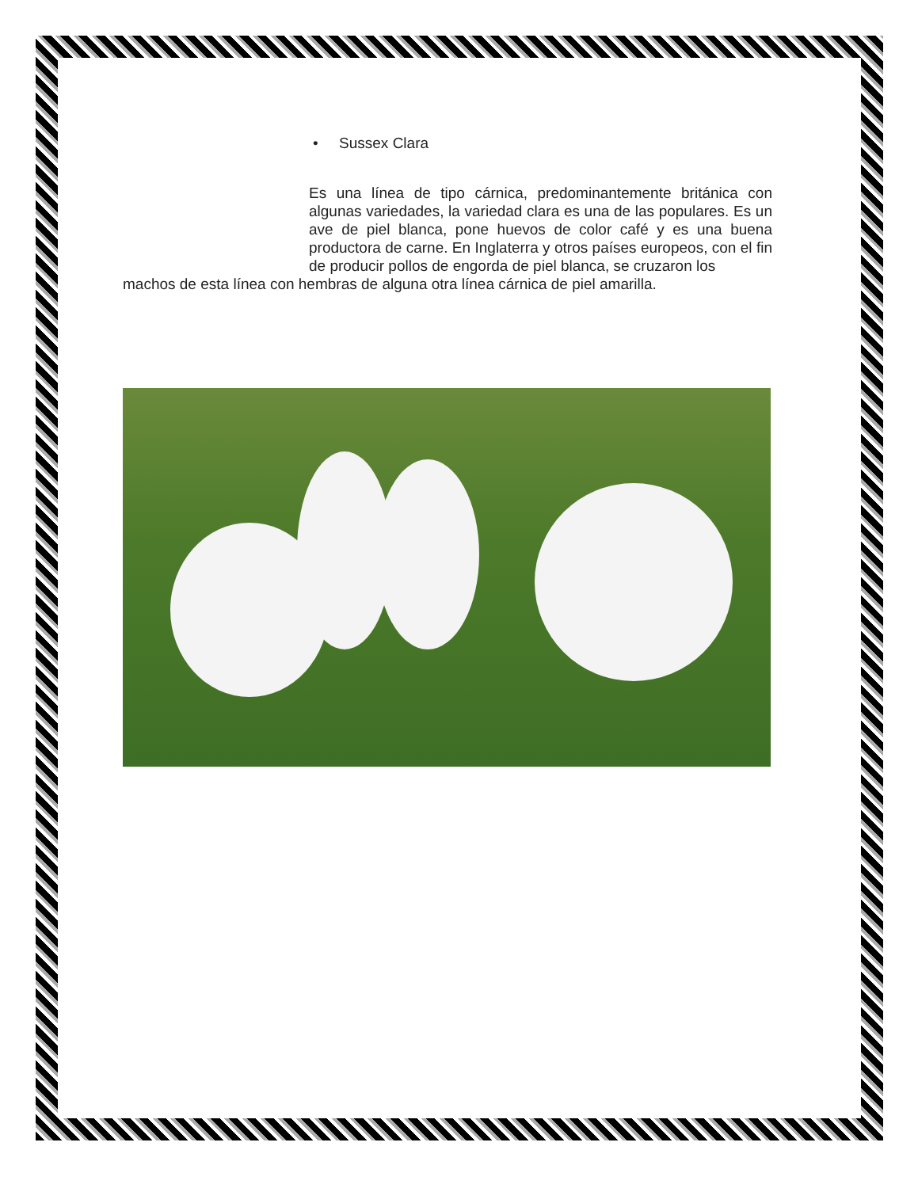• Sussex Clara
Es una línea de tipo cárnica, predominantemente británica con algunas variedades, la variedad clara es una de las populares. Es un ave de piel blanca, pone huevos de color café y es una buena productora de carne. En Inglaterra y otros países europeos, con el fin de producir pollos de engorda de piel blanca, se cruzaron los
machos de esta línea con hembras de alguna otra línea cárnica de piel amarilla.